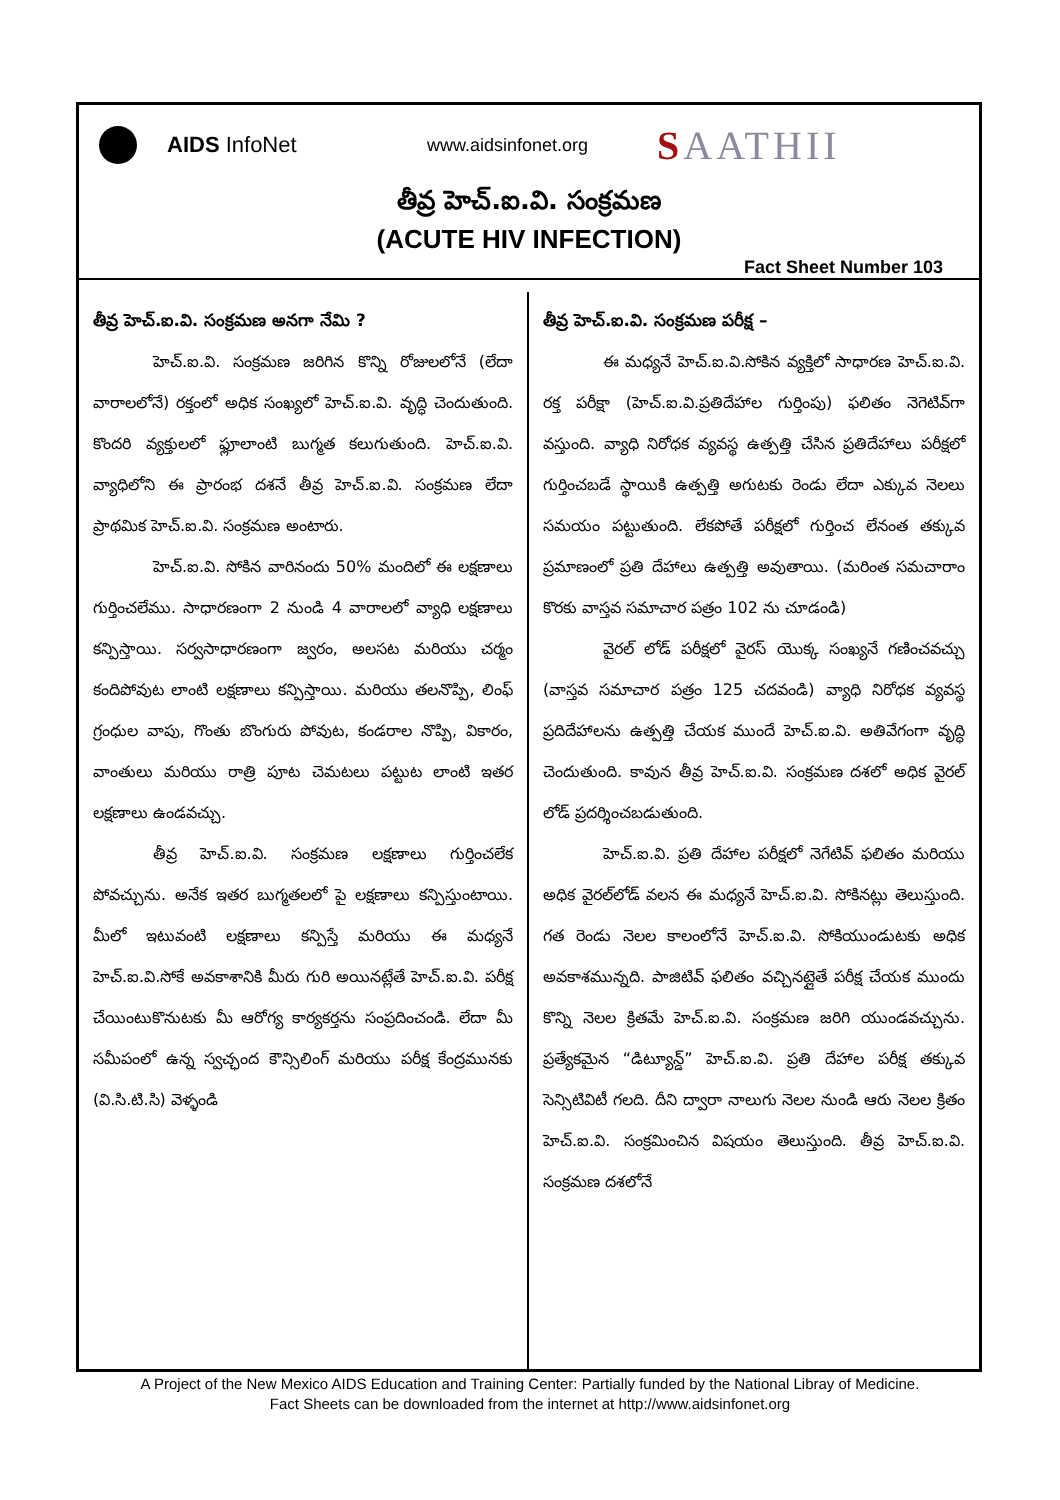AIDS InfoNet
www.aidsinfonet.org
SAATHII
తీవ్ర హెచ్.ఐ.వి. సంక్రమణ
(ACUTE HIV INFECTION)
Fact Sheet Number 103
తీవ్ర హెచ్.ఐ.వి. సంక్రమణ అనగా నేమి ?
హెచ్.ఐ.వి. సంక్రమణ జరిగిన కొన్ని రోజులలోనే (లేదా వారాలలోనే) రక్తంలో అధిక సంఖ్యలో హెచ్.ఐ.వి. వృద్ధి చెందుతుంది. కొందరి వ్యక్తులలో ఫ్లూలాంటి బుగ్మత కలుగుతుంది. హెచ్.ఐ.వి. వ్యాధిలోని ఈ ప్రారంభ దశనే తీవ్ర హెచ్.ఐ.వి. సంక్రమణ లేదా ప్రాథమిక హెచ్.ఐ.వి. సంక్రమణ అంటారు.
హెచ్.ఐ.వి. సోకిన వారినందు 50% మందిలో ఈ లక్షణాలు గుర్తించలేము. సాధారణంగా 2 నుండి 4 వారాలలో వ్యాధి లక్షణాలు కన్పిస్తాయి. సర్వసాధారణంగా జ్వరం, అలసట మరియు చర్మం కందిపోవుట లాంటి లక్షణాలు కన్పిస్తాయి. మరియు తలనొప్పి, లింఫ్ గ్రంధుల వాపు, గొంతు బొంగురు పోవుట, కండరాల నొప్పి, వికారం, వాంతులు మరియు రాత్రి పూట చెమటలు పట్టుట లాంటి ఇతర లక్షణాలు ఉండవచ్చు.
తీవ్ర హెచ్.ఐ.వి. సంక్రమణ లక్షణాలు గుర్తించలేక పోవచ్చును. అనేక ఇతర బుగ్మతలలో పై లక్షణాలు కన్పిస్తుంటాయి. మీలో ఇటువంటి లక్షణాలు కన్పిస్తే మరియు ఈ మధ్యనే హెచ్.ఐ.వి.సోకే అవకాశానికి మీరు గురి అయినట్లేతే హెచ్.ఐ.వి. పరీక్ష చేయింటుకొనుటకు మీ ఆరోగ్య కార్యకర్తను సంప్రదించండి. లేదా మీ సమీపంలో ఉన్న స్వచ్ఛంద కౌన్సిలింగ్ మరియు పరీక్ష కేంద్రమునకు (వి.సి.టి.సి) వెళ్ళండి
తీవ్ర హెచ్.ఐ.వి. సంక్రమణ పరీక్ష –
ఈ మధ్యనే హెచ్.ఐ.వి.సోకిన వ్యక్తిలో సాధారణ హెచ్.ఐ.వి. రక్త పరీక్షా (హెచ్.ఐ.వి.ప్రతిదేహాల గుర్తింపు) ఫలితం నెగెటివ్‌గా వస్తుంది. వ్యాధి నిరోధక వ్యవస్థ ఉత్పత్తి చేసిన ప్రతిదేహాలు పరీక్షలో గుర్తించబడే స్థాయికి ఉత్పత్తి అగుటకు రెండు లేదా ఎక్కువ నెలలు సమయం పట్టుతుంది. లేకపోతే పరీక్షలో గుర్తించ లేనంత తక్కువ ప్రమాణంలో ప్రతి దేహాలు ఉత్పత్తి అవుతాయి. (మరింత సమచారాం కొరకు వాస్తవ సమాచార పత్రం 102 ను చూడండి)
వైరల్ లోడ్ పరీక్షలో వైరస్ యొక్క సంఖ్యనే గణించవచ్చు (వాస్తవ సమాచార పత్రం 125 చదవండి) వ్యాధి నిరోధక వ్యవస్థ ప్రదిదేహాలను ఉత్పత్తి చేయక ముందే హెచ్.ఐ.వి. అతివేగంగా వృద్ధి చెందుతుంది. కావున తీవ్ర హెచ్.ఐ.వి. సంక్రమణ దశలో అధిక వైరల్ లోడ్ ప్రదర్శించబడుతుంది.
హెచ్.ఐ.వి. ప్రతి దేహాల పరీక్షలో నెగేటివ్ ఫలితం మరియు అధిక వైరల్‌లోడ్ వలన ఈ మధ్యనే హెచ్.ఐ.వి. సోకినట్లు తెలుస్తుంది. గత రెండు నెలల కాలంలోనే హెచ్.ఐ.వి. సోకియుండుటకు అధిక అవకాశమున్నది. పాజిటివ్ ఫలితం వచ్చినట్లైతే పరీక్ష చేయక ముందు కొన్ని నెలల క్రితమే హెచ్.ఐ.వి. సంక్రమణ జరిగి యుండవచ్చును. ప్రత్యేకమైన “డిట్యూన్డ్” హెచ్.ఐ.వి. ప్రతి దేహాల పరీక్ష తక్కువ సెన్సిటివిటీ గలది. దీని ద్వారా నాలుగు నెలల నుండి ఆరు నెలల క్రితం హెచ్.ఐ.వి. సంక్రమించిన విషయం తెలుస్తుంది. తీవ్ర హెచ్.ఐ.వి. సంక్రమణ దశలోనే
A Project of the New Mexico AIDS Education and Training Center: Partially funded by the National Libray of Medicine.
Fact Sheets can be downloaded from the internet at http://www.aidsinfonet.org